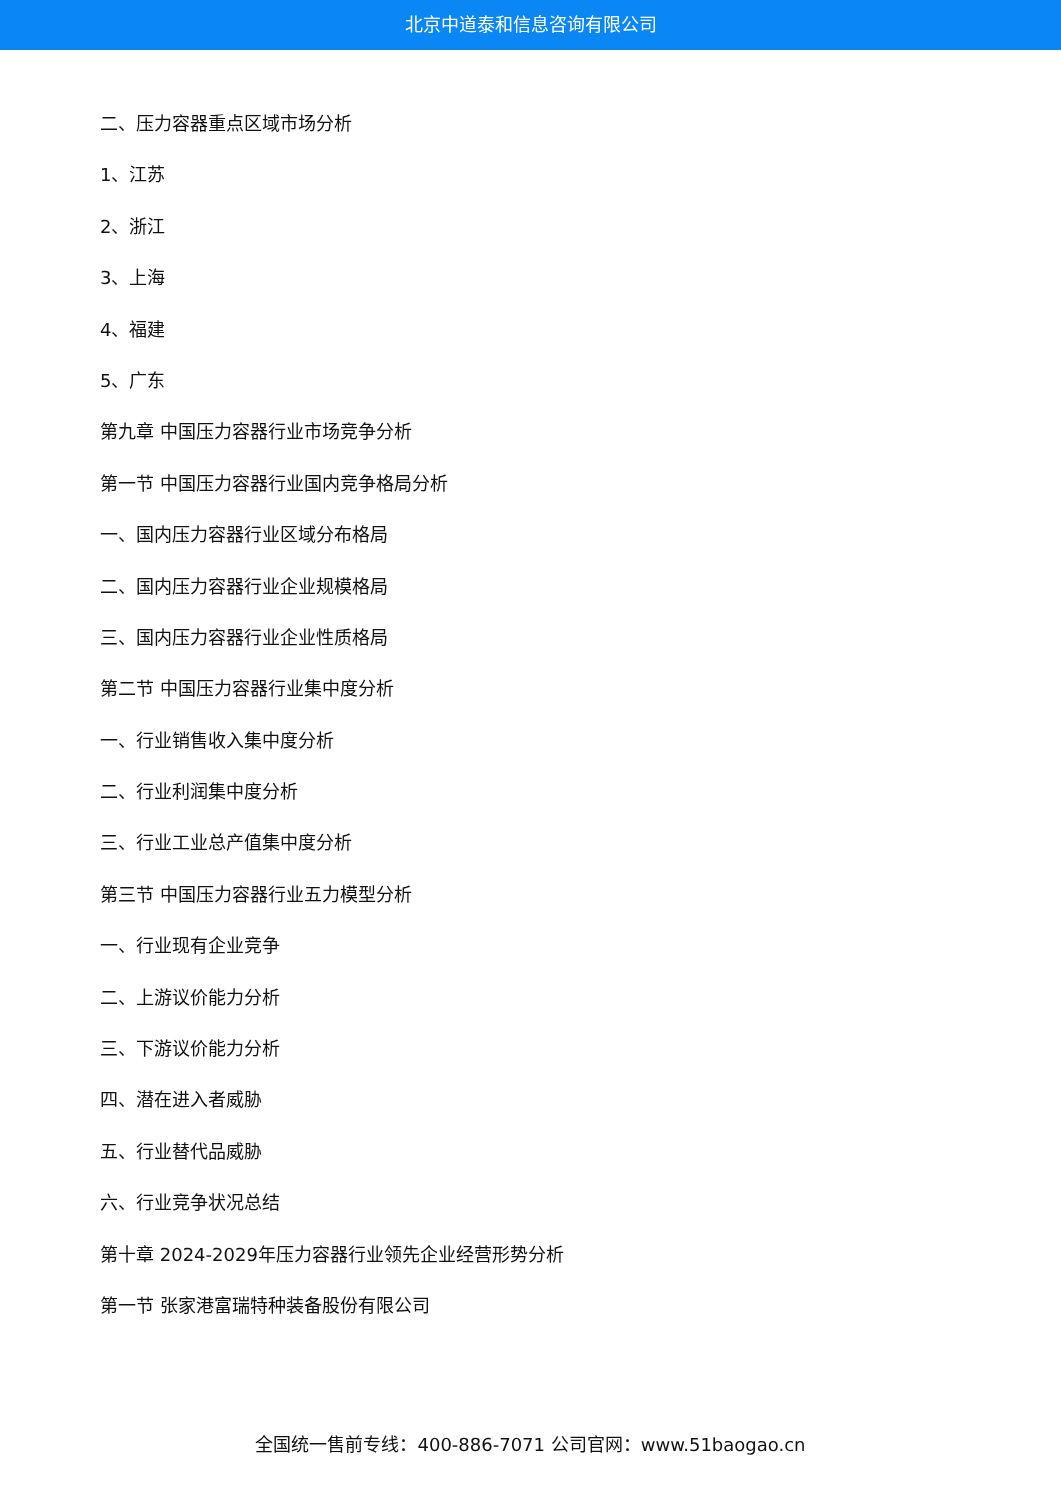北京中道泰和信息咨询有限公司
二、压力容器重点区域市场分析
1、江苏
2、浙江
3、上海
4、福建
5、广东
第九章 中国压力容器行业市场竞争分析
第一节 中国压力容器行业国内竞争格局分析
一、国内压力容器行业区域分布格局
二、国内压力容器行业企业规模格局
三、国内压力容器行业企业性质格局
第二节 中国压力容器行业集中度分析
一、行业销售收入集中度分析
二、行业利润集中度分析
三、行业工业总产值集中度分析
第三节 中国压力容器行业五力模型分析
一、行业现有企业竞争
二、上游议价能力分析
三、下游议价能力分析
四、潜在进入者威胁
五、行业替代品威胁
六、行业竞争状况总结
第十章 2024-2029年压力容器行业领先企业经营形势分析
第一节 张家港富瑞特种装备股份有限公司
全国统一售前专线：400-886-7071 公司官网：www.51baogao.cn